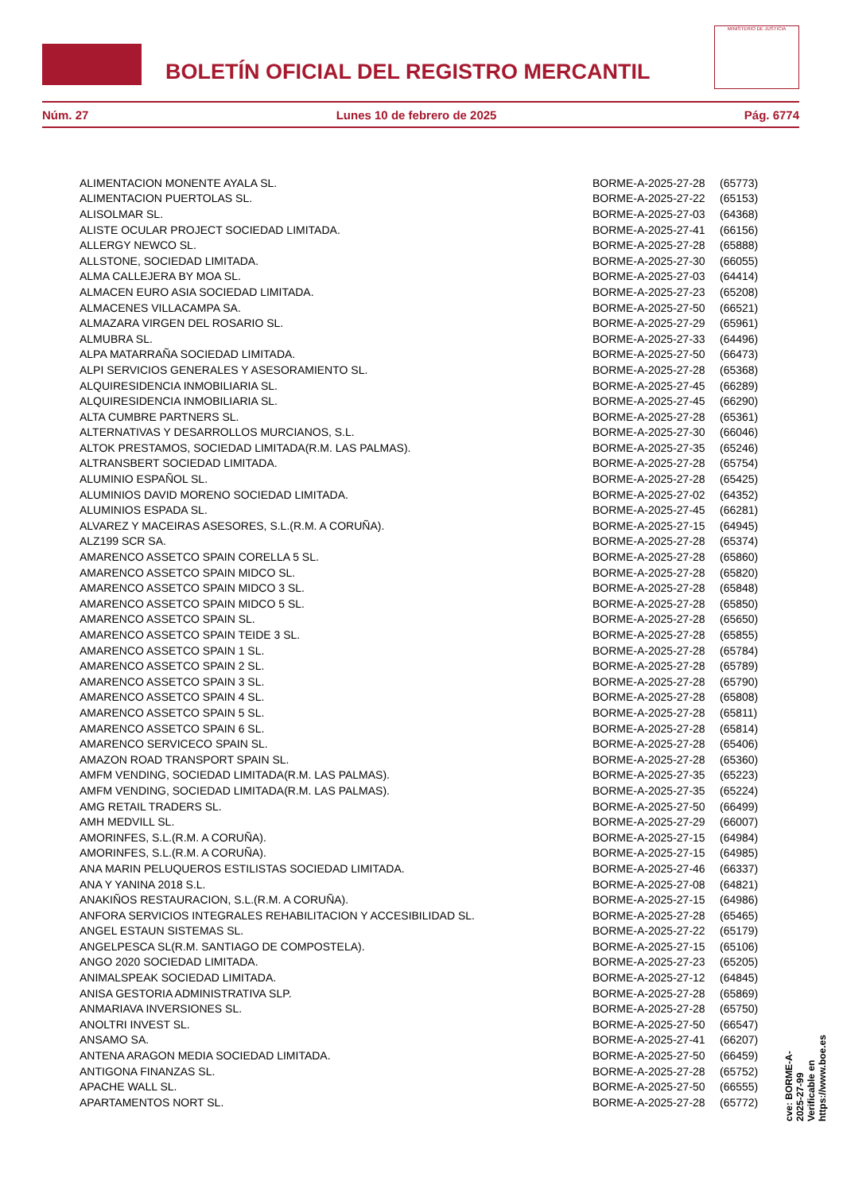BOLETÍN OFICIAL DEL REGISTRO MERCANTIL
MINISTERIO DE JUSTICIA
Núm. 27 Lunes 10 de febrero de 2025 Pág. 6774
| ALIMENTACION MONENTE AYALA SL. | BORME-A-2025-27-28 | (65773) |
| ALIMENTACION PUERTOLAS SL. | BORME-A-2025-27-22 | (65153) |
| ALISOLMAR SL. | BORME-A-2025-27-03 | (64368) |
| ALISTE OCULAR PROJECT SOCIEDAD LIMITADA. | BORME-A-2025-27-41 | (66156) |
| ALLERGY NEWCO SL. | BORME-A-2025-27-28 | (65888) |
| ALLSTONE, SOCIEDAD LIMITADA. | BORME-A-2025-27-30 | (66055) |
| ALMA CALLEJERA BY MOA SL. | BORME-A-2025-27-03 | (64414) |
| ALMACEN EURO ASIA SOCIEDAD LIMITADA. | BORME-A-2025-27-23 | (65208) |
| ALMACENES VILLACAMPA SA. | BORME-A-2025-27-50 | (66521) |
| ALMAZARA VIRGEN DEL ROSARIO SL. | BORME-A-2025-27-29 | (65961) |
| ALMUBRA SL. | BORME-A-2025-27-33 | (64496) |
| ALPA MATARRAÑA SOCIEDAD LIMITADA. | BORME-A-2025-27-50 | (66473) |
| ALPI SERVICIOS GENERALES Y ASESORAMIENTO SL. | BORME-A-2025-27-28 | (65368) |
| ALQUIRESIDENCIA INMOBILIARIA SL. | BORME-A-2025-27-45 | (66289) |
| ALQUIRESIDENCIA INMOBILIARIA SL. | BORME-A-2025-27-45 | (66290) |
| ALTA CUMBRE PARTNERS SL. | BORME-A-2025-27-28 | (65361) |
| ALTERNATIVAS Y DESARROLLOS MURCIANOS, S.L. | BORME-A-2025-27-30 | (66046) |
| ALTOK PRESTAMOS, SOCIEDAD LIMITADA(R.M. LAS PALMAS). | BORME-A-2025-27-35 | (65246) |
| ALTRANSBERT SOCIEDAD LIMITADA. | BORME-A-2025-27-28 | (65754) |
| ALUMINIO ESPAÑOL SL. | BORME-A-2025-27-28 | (65425) |
| ALUMINIOS DAVID MORENO SOCIEDAD LIMITADA. | BORME-A-2025-27-02 | (64352) |
| ALUMINIOS ESPADA SL. | BORME-A-2025-27-45 | (66281) |
| ALVAREZ Y MACEIRAS ASESORES, S.L.(R.M. A CORUÑA). | BORME-A-2025-27-15 | (64945) |
| ALZ199 SCR SA. | BORME-A-2025-27-28 | (65374) |
| AMARENCO ASSETCO SPAIN CORELLA 5 SL. | BORME-A-2025-27-28 | (65860) |
| AMARENCO ASSETCO SPAIN MIDCO SL. | BORME-A-2025-27-28 | (65820) |
| AMARENCO ASSETCO SPAIN MIDCO 3 SL. | BORME-A-2025-27-28 | (65848) |
| AMARENCO ASSETCO SPAIN MIDCO 5 SL. | BORME-A-2025-27-28 | (65850) |
| AMARENCO ASSETCO SPAIN SL. | BORME-A-2025-27-28 | (65650) |
| AMARENCO ASSETCO SPAIN TEIDE 3 SL. | BORME-A-2025-27-28 | (65855) |
| AMARENCO ASSETCO SPAIN 1 SL. | BORME-A-2025-27-28 | (65784) |
| AMARENCO ASSETCO SPAIN 2 SL. | BORME-A-2025-27-28 | (65789) |
| AMARENCO ASSETCO SPAIN 3 SL. | BORME-A-2025-27-28 | (65790) |
| AMARENCO ASSETCO SPAIN 4 SL. | BORME-A-2025-27-28 | (65808) |
| AMARENCO ASSETCO SPAIN 5 SL. | BORME-A-2025-27-28 | (65811) |
| AMARENCO ASSETCO SPAIN 6 SL. | BORME-A-2025-27-28 | (65814) |
| AMARENCO SERVICECO SPAIN SL. | BORME-A-2025-27-28 | (65406) |
| AMAZON ROAD TRANSPORT SPAIN SL. | BORME-A-2025-27-28 | (65360) |
| AMFM VENDING, SOCIEDAD LIMITADA(R.M. LAS PALMAS). | BORME-A-2025-27-35 | (65223) |
| AMFM VENDING, SOCIEDAD LIMITADA(R.M. LAS PALMAS). | BORME-A-2025-27-35 | (65224) |
| AMG RETAIL TRADERS SL. | BORME-A-2025-27-50 | (66499) |
| AMH MEDVILL SL. | BORME-A-2025-27-29 | (66007) |
| AMORINFES, S.L.(R.M. A CORUÑA). | BORME-A-2025-27-15 | (64984) |
| AMORINFES, S.L.(R.M. A CORUÑA). | BORME-A-2025-27-15 | (64985) |
| ANA MARIN PELUQUEROS ESTILISTAS SOCIEDAD LIMITADA. | BORME-A-2025-27-46 | (66337) |
| ANA Y YANINA 2018 S.L. | BORME-A-2025-27-08 | (64821) |
| ANAKIÑOS RESTAURACION, S.L.(R.M. A CORUÑA). | BORME-A-2025-27-15 | (64986) |
| ANFORA SERVICIOS INTEGRALES REHABILITACION Y ACCESIBILIDAD SL. | BORME-A-2025-27-28 | (65465) |
| ANGEL ESTAUN SISTEMAS SL. | BORME-A-2025-27-22 | (65179) |
| ANGELPESCA SL(R.M. SANTIAGO DE COMPOSTELA). | BORME-A-2025-27-15 | (65106) |
| ANGO 2020 SOCIEDAD LIMITADA. | BORME-A-2025-27-23 | (65205) |
| ANIMALSPEAK SOCIEDAD LIMITADA. | BORME-A-2025-27-12 | (64845) |
| ANISA GESTORIA ADMINISTRATIVA SLP. | BORME-A-2025-27-28 | (65869) |
| ANMARIAVA INVERSIONES SL. | BORME-A-2025-27-28 | (65750) |
| ANOLTRI INVEST SL. | BORME-A-2025-27-50 | (66547) |
| ANSAMO SA. | BORME-A-2025-27-41 | (66207) |
| ANTENA ARAGON MEDIA SOCIEDAD LIMITADA. | BORME-A-2025-27-50 | (66459) |
| ANTIGONA FINANZAS SL. | BORME-A-2025-27-28 | (65752) |
| APACHE WALL SL. | BORME-A-2025-27-50 | (66555) |
| APARTAMENTOS NORT SL. | BORME-A-2025-27-28 | (65772) |
cve: BORME-A-2025-27-99
Verificable en https://www.boe.es